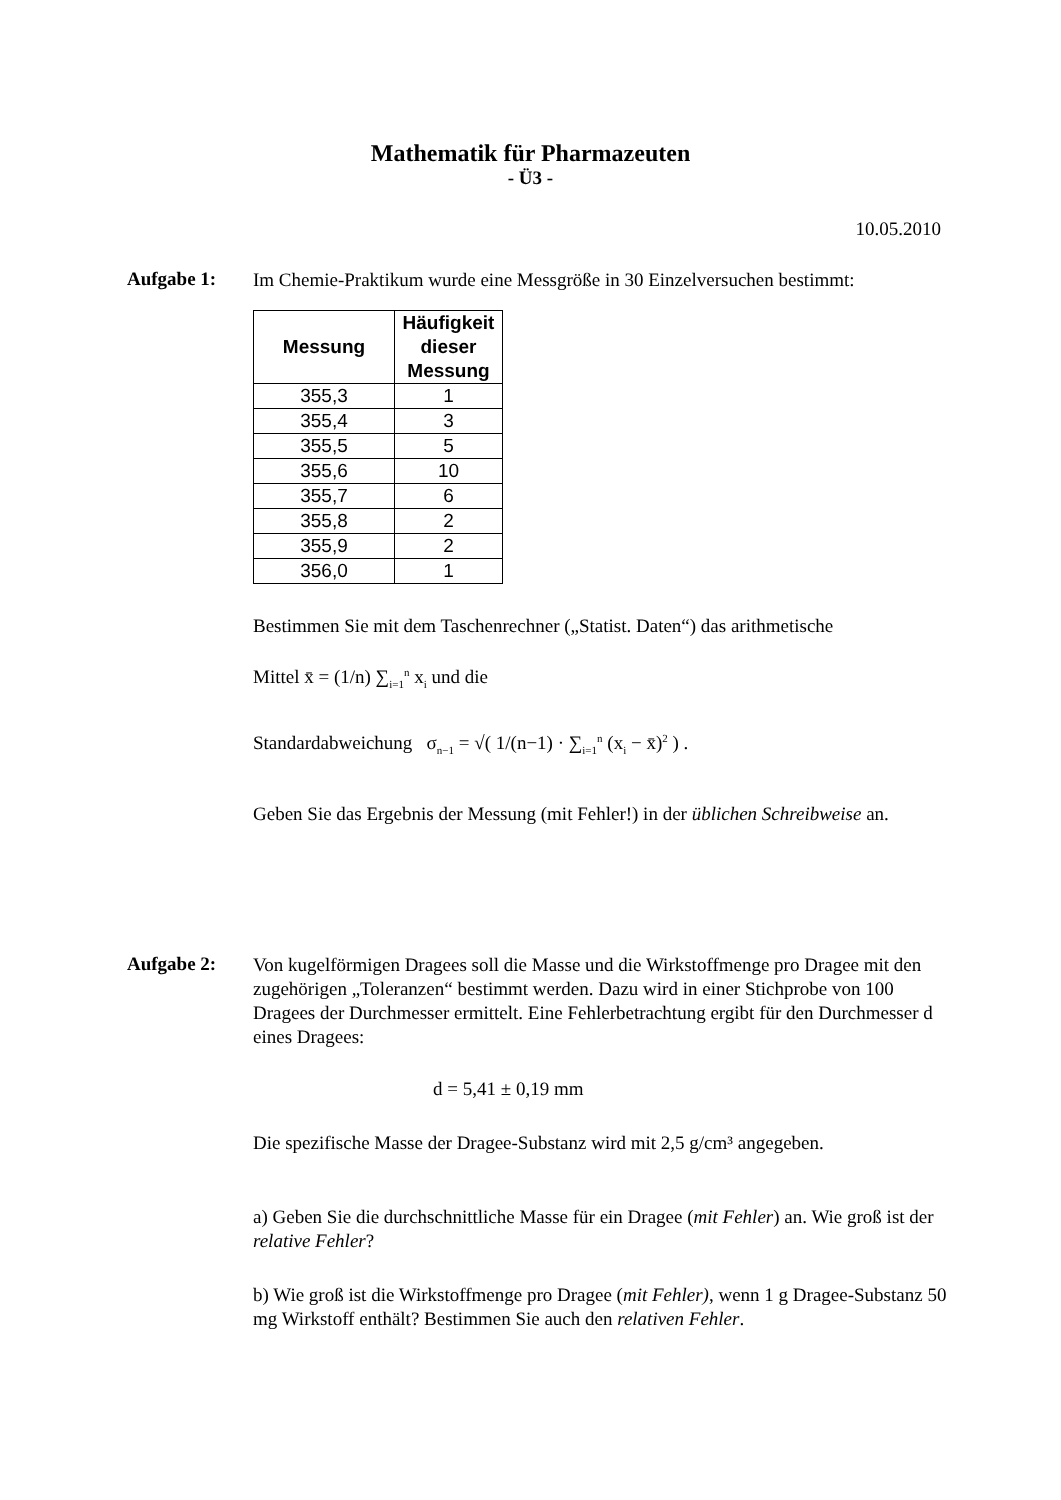Mathematik für Pharmazeuten
- Ü3 -
10.05.2010
Aufgabe 1:
Im Chemie-Praktikum wurde eine Messgröße in 30 Einzelversuchen bestimmt:
| Messung | Häufigkeit dieser Messung |
| --- | --- |
| 355,3 | 1 |
| 355,4 | 3 |
| 355,5 | 5 |
| 355,6 | 10 |
| 355,7 | 6 |
| 355,8 | 2 |
| 355,9 | 2 |
| 356,0 | 1 |
Bestimmen Sie mit dem Taschenrechner („Statist. Daten“) das arithmetische
Mittel x̄ = (1/n) ∑<sub>i=1</sub><sup>n</sup> x<sub>i</sub> und die
Standardabweichung σ<sub>n−1</sub> = √( 1/(n−1) · ∑<sub>i=1</sub><sup>n</sup> (x<sub>i</sub> − x̄)<sup>2</sup> ) .
Geben Sie das Ergebnis der Messung (mit Fehler!) in der üblichen Schreibweise an.
Aufgabe 2:
Von kugelförmigen Dragees soll die Masse und die Wirkstoffmenge pro Dragee mit den zugehörigen „Toleranzen“ bestimmt werden. Dazu wird in einer Stichprobe von 100 Dragees der Durchmesser ermittelt. Eine Fehlerbetrachtung ergibt für den Durchmesser d eines Dragees:
d = 5,41 ± 0,19 mm
Die spezifische Masse der Dragee-Substanz wird mit 2,5 g/cm³ angegeben.
a) Geben Sie die durchschnittliche Masse für ein Dragee (mit Fehler) an. Wie groß ist der relative Fehler?
b) Wie groß ist die Wirkstoffmenge pro Dragee (mit Fehler), wenn 1 g Dragee-Substanz 50 mg Wirkstoff enthält? Bestimmen Sie auch den relativen Fehler.